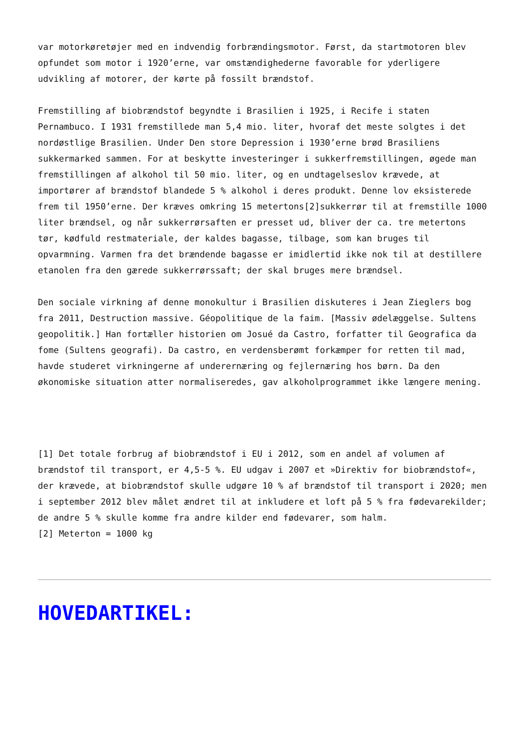var motorkøretøjer med en indvendig forbrændingsmotor. Først, da startmotoren blev opfundet som motor i 1920’erne, var omstændighederne favorable for yderligere udvikling af motorer, der kørte på fossilt brændstof.
Fremstilling af biobrændstof begyndte i Brasilien i 1925, i Recife i staten Pernambuco. I 1931 fremstillede man 5,4 mio. liter, hvoraf det meste solgtes i det nordøstlige Brasilien. Under Den store Depression i 1930’erne brød Brasiliens sukkermarked sammen. For at beskytte investeringer i sukkerfremstillingen, øgede man fremstillingen af alkohol til 50 mio. liter, og en undtagelseslov krævede, at importører af brændstof blandede 5 % alkohol i deres produkt. Denne lov eksisterede frem til 1950’erne. Der kræves omkring 15 metertons[2]sukkerrør til at fremstille 1000 liter brændsel, og når sukkerrørsaften er presset ud, bliver der ca. tre metertons tør, kødfuld restmateriale, der kaldes bagasse, tilbage, som kan bruges til opvarmning. Varmen fra det brændende bagasse er imidlertid ikke nok til at destillere etanolen fra den gærede sukkerrørssaft; der skal bruges mere brændsel.
Den sociale virkning af denne monokultur i Brasilien diskuteres i Jean Zieglers bog fra 2011, Destruction massive. Géopolitique de la faim. [Massiv ødelæggelse. Sultens geopolitik.] Han fortæller historien om Josué da Castro, forfatter til Geografica da fome (Sultens geografi). Da castro, en verdensberømt forkæmper for retten til mad, havde studeret virkningerne af underernæring og fejlernæring hos børn. Da den økonomiske situation atter normaliseredes, gav alkoholprogrammet ikke længere mening.
[1] Det totale forbrug af biobrændstof i EU i 2012, som en andel af volumen af brændstof til transport, er 4,5-5 %. EU udgav i 2007 et »Direktiv for biobrændstof«, der krævede, at biobrændstof skulle udgøre 10 % af brændstof til transport i 2020; men i september 2012 blev målet ændret til at inkludere et loft på 5 % fra fødevarekilder; de andre 5 % skulle komme fra andre kilder end fødevarer, som halm.
[2] Meterton = 1000 kg
HOVEDARTIKEL: